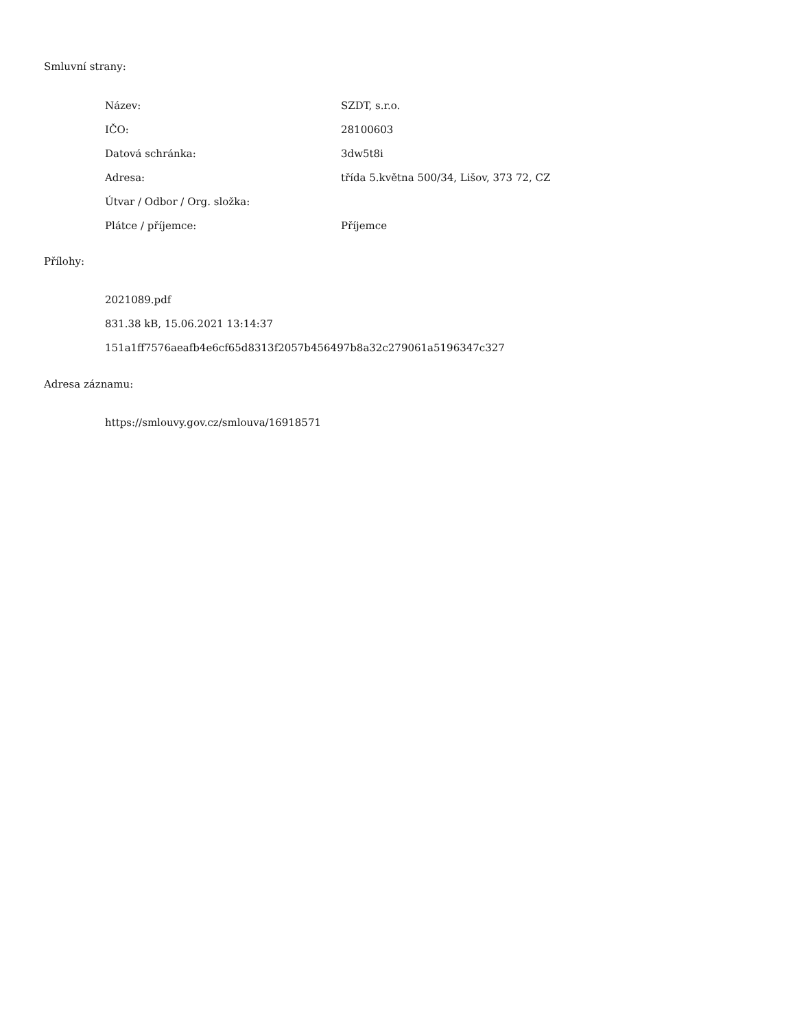Smluvní strany:
| Název: | SZDT, s.r.o. |
| IČO: | 28100603 |
| Datová schránka: | 3dw5t8i |
| Adresa: | třída 5.května 500/34, Lišov, 373 72, CZ |
| Útvar / Odbor / Org. složka: | |
| Plátce / příjemce: | Příjemce |
Přílohy:
2021089.pdf
831.38 kB, 15.06.2021 13:14:37
151a1ff7576aeafb4e6cf65d8313f2057b456497b8a32c279061a5196347c327
Adresa záznamu:
https://smlouvy.gov.cz/smlouva/16918571